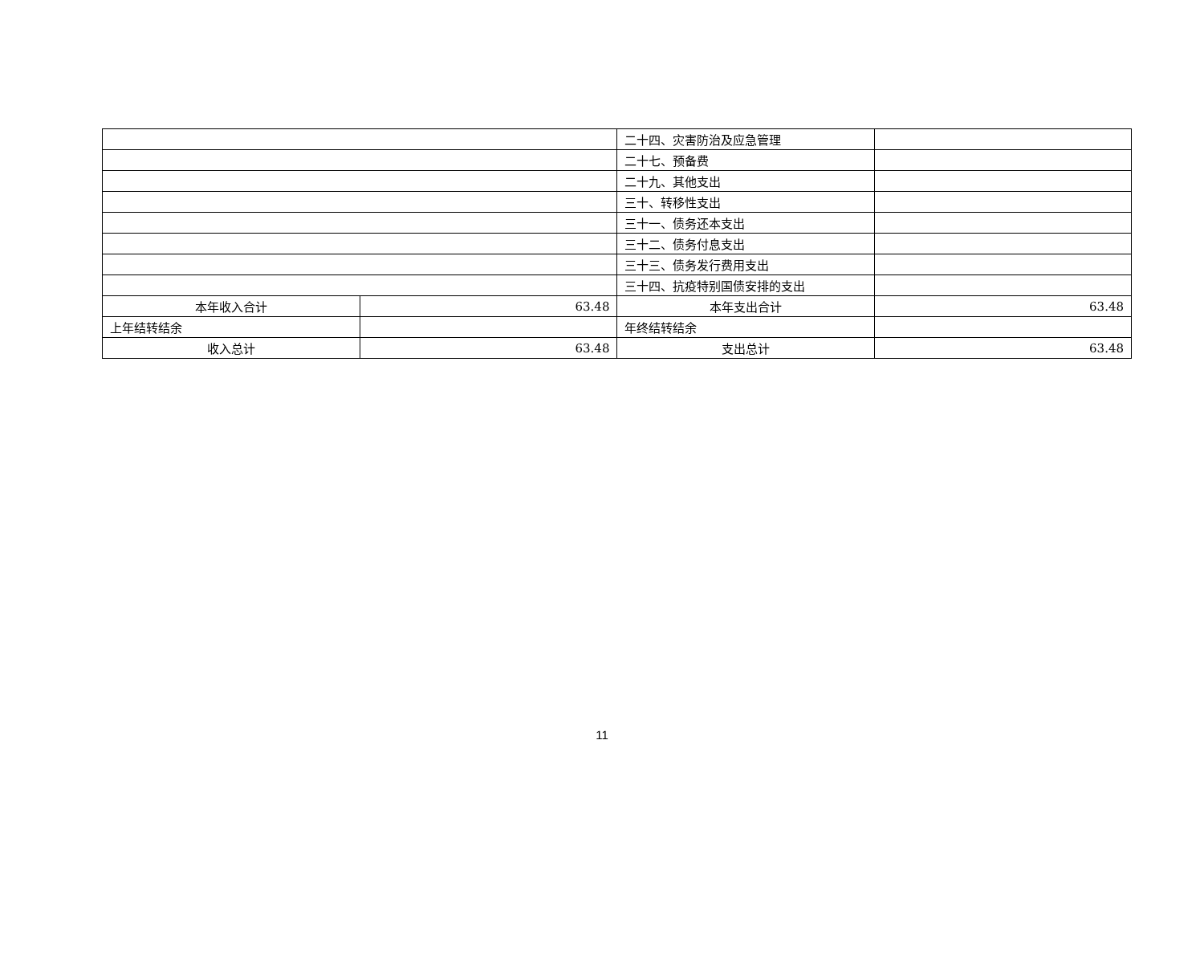| | | 二十四、灾害防治及应急管理 | |
| | | 二十七、预备费 | |
| | | 二十九、其他支出 | |
| | | 三十、转移性支出 | |
| | | 三十一、债务还本支出 | |
| | | 三十二、债务付息支出 | |
| | | 三十三、债务发行费用支出 | |
| | | 三十四、抗疫特别国债安排的支出 | |
| 本年收入合计 | 63.48 | 本年支出合计 | 63.48 |
| 上年结转结余 | | 年终结转结余 | |
| 收入总计 | 63.48 | 支出总计 | 63.48 |
11